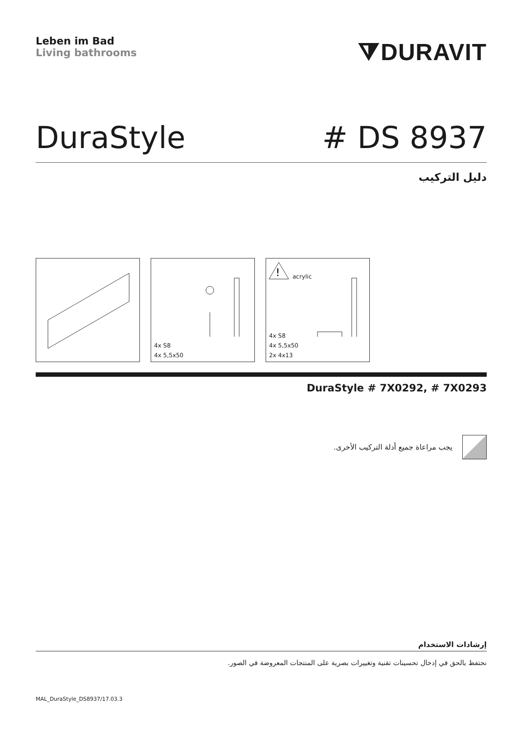Leben im Bad
Living bathrooms
⧩DURAVIT
DuraStyle # DS 8937
دليل التركيب
4x S8
4x 5,5x50
!
acrylic
4x S8
4x 5,5x50
2x 4x13
DuraStyle # 7X0292, # 7X0293
يجب مراعاة جميع أدلة التركيب الأخرى.
إرشادات الاستخدام
نحتفظ بالحق في إدخال تحسينات تقنية وتغييرات بصرية على المنتجات المعروضة في الصور.
MAL_DuraStyle_DS8937/17.03.3